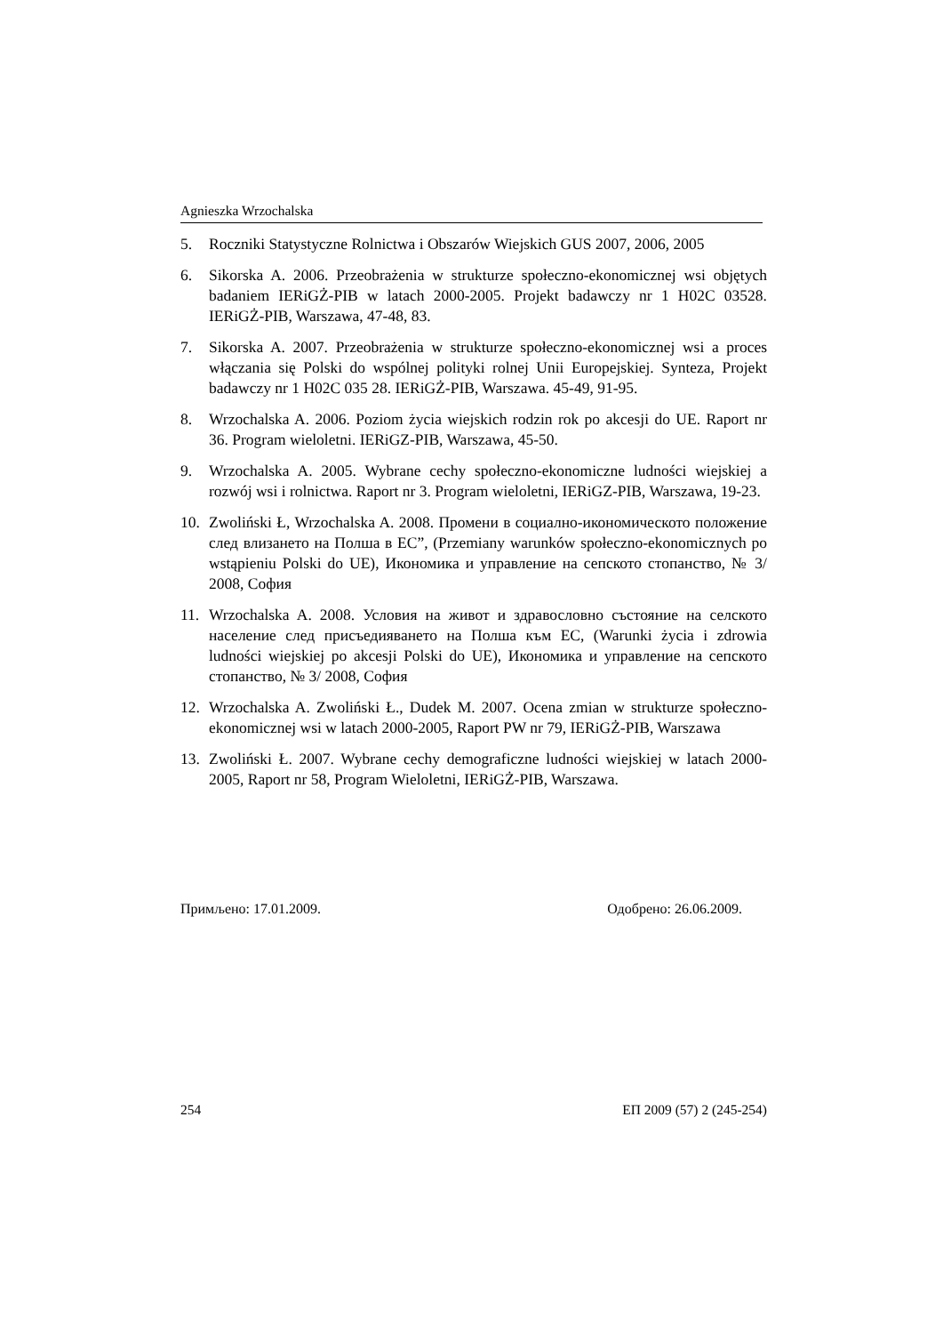Agnieszka Wrzochalska
5. Roczniki Statystyczne Rolnictwa i Obszarów Wiejskich GUS 2007, 2006, 2005
6. Sikorska A. 2006. Przeobrażenia w strukturze społeczno-ekonomicznej wsi objętych badaniem IERiGŻ-PIB w latach 2000-2005. Projekt badawczy nr 1 H02C 03528. IERiGŻ-PIB, Warszawa, 47-48, 83.
7. Sikorska A. 2007. Przeobrażenia w strukturze społeczno-ekonomicznej wsi a proces włączania się Polski do wspólnej polityki rolnej Unii Europejskiej. Synteza, Projekt badawczy nr 1 H02C 035 28. IERiGŻ-PIB, Warszawa. 45-49, 91-95.
8. Wrzochalska A. 2006. Poziom życia wiejskich rodzin rok po akcesji do UE. Raport nr 36. Program wieloletni. IERiGZ-PIB, Warszawa, 45-50.
9. Wrzochalska A. 2005. Wybrane cechy społeczno-ekonomiczne ludności wiejskiej a rozwój wsi i rolnictwa. Raport nr 3. Program wieloletni, IERiGZ-PIB, Warszawa, 19-23.
10. Zwoliński Ł, Wrzochalska A. 2008. Промени в социално-икономическото положение след влизането на Полша в ЕС”, (Przemiany warunków społeczno-ekonomicznych po wstąpieniu Polski do UE), Икономика и управление на сепското стопанство, № 3/ 2008, София
11. Wrzochalska A. 2008. Условия на живот и здравословно състояние на селското население след присъедияването на Полша към ЕС, (Warunki życia i zdrowia ludności wiejskiej po akcesji Polski do UE), Икономика и управление на сепското стопанство, № 3/ 2008, София
12. Wrzochalska A. Zwoliński Ł., Dudek M. 2007. Ocena zmian w strukturze społeczno-ekonomicznej wsi w latach 2000-2005, Raport PW nr 79, IERiGŻ-PIB, Warszawa
13. Zwoliński Ł. 2007. Wybrane cechy demograficzne ludności wiejskiej w latach 2000-2005, Raport nr 58, Program Wieloletni, IERiGŻ-PIB, Warszawa.
Примљено: 17.01.2009. Одобрено: 26.06.2009.
254 ЕП 2009 (57) 2 (245-254)